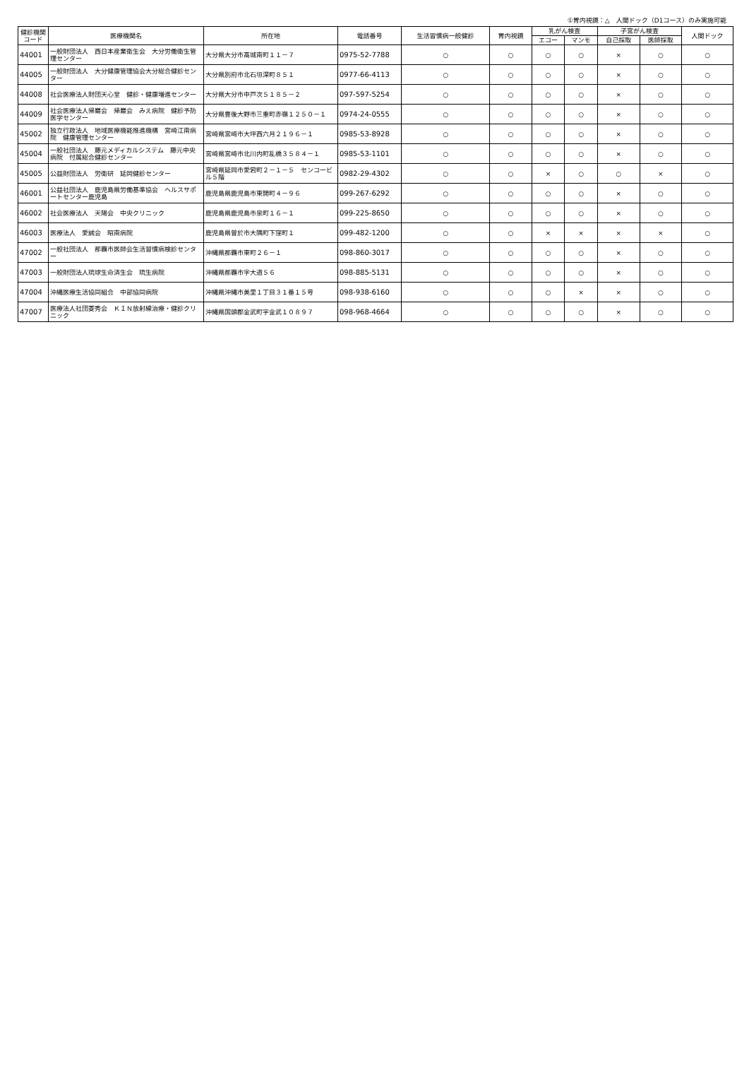①胃内視鏡：△　人間ドック（D1コース）のみ実施可能
| 健診機関コード | 医療機関名 | 所在地 | 電話番号 | 生活習慣病一般健診 | 胃内視鏡 | 乳がん検査 | | 子宮がん検査 | | 人間ドック |
| --- | --- | --- | --- | --- | --- | --- | --- | --- | --- | --- |
| | | | | | | エコー | マンモ | 自己採取 | 医師採取 | |
| 44001 | 一般財団法人 西日本産業衛生会 大分労働衛生管理センター | 大分県大分市高城南町１１－７ | 0975-52-7788 | ○ | ○ | ○ | ○ | × | ○ | ○ |
| 44005 | 一般財団法人 大分健康管理協会大分総合健診センター | 大分県別府市北石垣深町８５１ | 0977-66-4113 | ○ | ○ | ○ | ○ | × | ○ | ○ |
| 44008 | 社会医療法人財団天心堂 健診・健康増進センター | 大分県大分市中戸次５１８５－２ | 097-597-5254 | ○ | ○ | ○ | ○ | × | ○ | ○ |
| 44009 | 社会医療法人帰巖会 帰巖会 みえ病院 健診予防医学センター | 大分県豊後大野市三重町赤嶺１２５０－１ | 0974-24-0555 | ○ | ○ | ○ | ○ | × | ○ | ○ |
| 45002 | 独立行政法人 地域医療機能推進機構 宮崎江南病院 健康管理センター | 宮崎県宮崎市大坪西六月２１９６－１ | 0985-53-8928 | ○ | ○ | ○ | ○ | × | ○ | ○ |
| 45004 | 一般社団法人 藤元メディカルシステム 藤元中央病院 付属総合健診センター | 宮崎県宮崎市北川内町乱橋３５８４－１ | 0985-53-1101 | ○ | ○ | ○ | ○ | × | ○ | ○ |
| 45005 | 公益財団法人 労衛研 延岡健診センター | 宮崎県延岡市愛宕町２－１－５ センコービル５階 | 0982-29-4302 | ○ | ○ | × | ○ | ○ | × | ○ |
| 46001 | 公益社団法人 鹿児島県労働基準協会 ヘルスサポートセンター鹿児島 | 鹿児島県鹿児島市東開町４－９６ | 099-267-6292 | ○ | ○ | ○ | ○ | × | ○ | ○ |
| 46002 | 社会医療法人 天陽会 中央クリニック | 鹿児島県鹿児島市泉町１６－１ | 099-225-8650 | ○ | ○ | ○ | ○ | × | ○ | ○ |
| 46003 | 医療法人 愛誠会 昭南病院 | 鹿児島県曽於市大隅町下窪町１ | 099-482-1200 | ○ | ○ | × | × | × | × | ○ |
| 47002 | 一般社団法人 那覇市医師会生活習慣病検診センター | 沖縄県那覇市東町２６－１ | 098-860-3017 | ○ | ○ | ○ | ○ | × | ○ | ○ |
| 47003 | 一般財団法人琉球生命済生会 琉生病院 | 沖縄県那覇市字大道５６ | 098-885-5131 | ○ | ○ | ○ | ○ | × | ○ | ○ |
| 47004 | 沖縄医療生活協同組合 中部協同病院 | 沖縄県沖縄市美里１丁目３１番１５号 | 098-938-6160 | ○ | ○ | ○ | × | × | ○ | ○ |
| 47007 | 医療法人社団菱秀会 ＫＩＮ放射線治療・健診クリニック | 沖縄県国頭郡金武町字金武１０８９７ | 098-968-4664 | ○ | ○ | ○ | ○ | × | ○ | ○ |